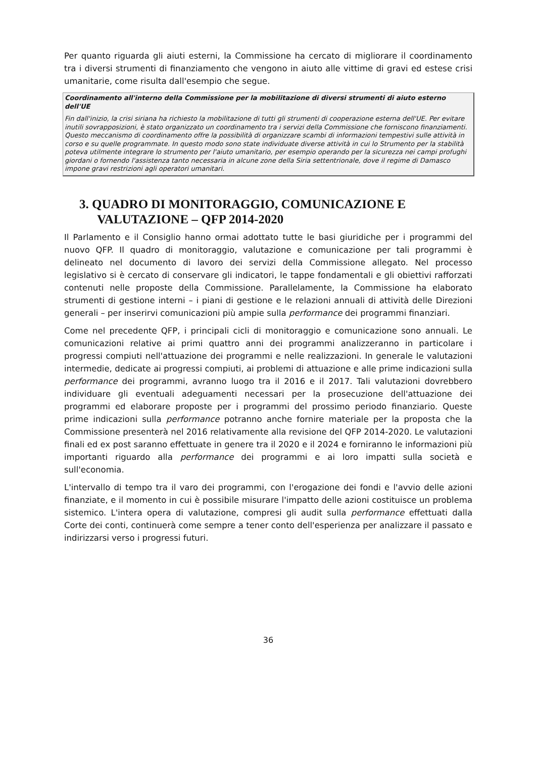Per quanto riguarda gli aiuti esterni, la Commissione ha cercato di migliorare il coordinamento tra i diversi strumenti di finanziamento che vengono in aiuto alle vittime di gravi ed estese crisi umanitarie, come risulta dall'esempio che segue.
Coordinamento all'interno della Commissione per la mobilitazione di diversi strumenti di aiuto esterno dell'UE
Fin dall'inizio, la crisi siriana ha richiesto la mobilitazione di tutti gli strumenti di cooperazione esterna dell'UE. Per evitare inutili sovrapposizioni, è stato organizzato un coordinamento tra i servizi della Commissione che forniscono finanziamenti. Questo meccanismo di coordinamento offre la possibilità di organizzare scambi di informazioni tempestivi sulle attività in corso e su quelle programmate. In questo modo sono state individuate diverse attività in cui lo Strumento per la stabilità poteva utilmente integrare lo strumento per l'aiuto umanitario, per esempio operando per la sicurezza nei campi profughi giordani o fornendo l'assistenza tanto necessaria in alcune zone della Siria settentrionale, dove il regime di Damasco impone gravi restrizioni agli operatori umanitari.
3. QUADRO DI MONITORAGGIO, COMUNICAZIONE E VALUTAZIONE – QFP 2014-2020
Il Parlamento e il Consiglio hanno ormai adottato tutte le basi giuridiche per i programmi del nuovo QFP. Il quadro di monitoraggio, valutazione e comunicazione per tali programmi è delineato nel documento di lavoro dei servizi della Commissione allegato. Nel processo legislativo si è cercato di conservare gli indicatori, le tappe fondamentali e gli obiettivi rafforzati contenuti nelle proposte della Commissione. Parallelamente, la Commissione ha elaborato strumenti di gestione interni – i piani di gestione e le relazioni annuali di attività delle Direzioni generali – per inserirvi comunicazioni più ampie sulla performance dei programmi finanziari.
Come nel precedente QFP, i principali cicli di monitoraggio e comunicazione sono annuali. Le comunicazioni relative ai primi quattro anni dei programmi analizzeranno in particolare i progressi compiuti nell'attuazione dei programmi e nelle realizzazioni. In generale le valutazioni intermedie, dedicate ai progressi compiuti, ai problemi di attuazione e alle prime indicazioni sulla performance dei programmi, avranno luogo tra il 2016 e il 2017. Tali valutazioni dovrebbero individuare gli eventuali adeguamenti necessari per la prosecuzione dell'attuazione dei programmi ed elaborare proposte per i programmi del prossimo periodo finanziario. Queste prime indicazioni sulla performance potranno anche fornire materiale per la proposta che la Commissione presenterà nel 2016 relativamente alla revisione del QFP 2014-2020. Le valutazioni finali ed ex post saranno effettuate in genere tra il 2020 e il 2024 e forniranno le informazioni più importanti riguardo alla performance dei programmi e ai loro impatti sulla società e sull'economia.
L'intervallo di tempo tra il varo dei programmi, con l'erogazione dei fondi e l'avvio delle azioni finanziate, e il momento in cui è possibile misurare l'impatto delle azioni costituisce un problema sistemico. L'intera opera di valutazione, compresi gli audit sulla performance effettuati dalla Corte dei conti, continuerà come sempre a tener conto dell'esperienza per analizzare il passato e indirizzarsi verso i progressi futuri.
36